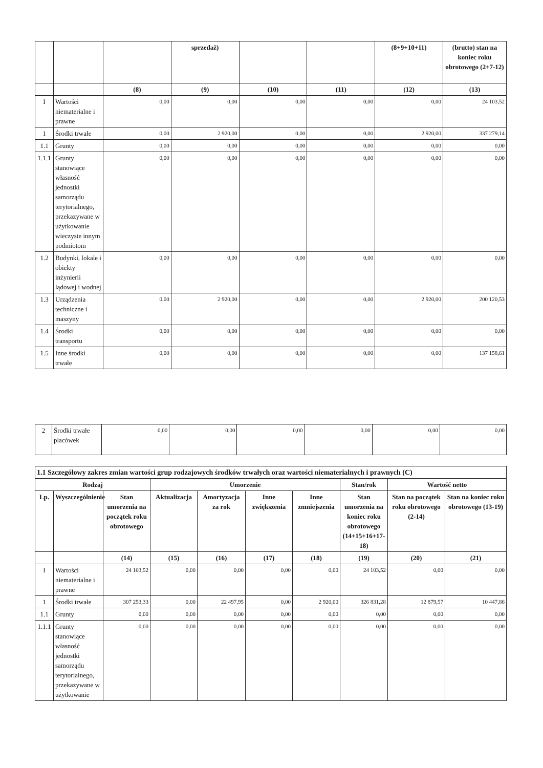| | | | sprzedaż) | | | (8+9+10+11) | (brutto) stan na koniec roku obrotowego (2+7-12) |
| --- | --- | --- | --- | --- | --- | --- | --- |
| | | (8) | (9) | (10) | (11) | (12) | (13) |
| I | Wartości niematerialne i prawne | 0,00 | 0,00 | 0,00 | 0,00 | 0,00 | 24 103,52 |
| 1 | Środki trwałe | 0,00 | 2 920,00 | 0,00 | 0,00 | 2 920,00 | 337 279,14 |
| 1.1 | Grunty | 0,00 | 0,00 | 0,00 | 0,00 | 0,00 | 0,00 |
| 1.1.1 | Grunty stanowiące własność jednostki samorządu terytorialnego, przekazywane w użytkowanie wieczyste innym podmiotom | 0,00 | 0,00 | 0,00 | 0,00 | 0,00 | 0,00 |
| 1.2 | Budynki, lokale i obiekty inżynierii lądowej i wodnej | 0,00 | 0,00 | 0,00 | 0,00 | 0,00 | 0,00 |
| 1.3 | Urządzenia techniczne i maszyny | 0,00 | 2 920,00 | 0,00 | 0,00 | 2 920,00 | 200 120,53 |
| 1.4 | Środki transportu | 0,00 | 0,00 | 0,00 | 0,00 | 0,00 | 0,00 |
| 1.5 | Inne środki trwałe | 0,00 | 0,00 | 0,00 | 0,00 | 0,00 | 137 158,61 |
| 2 | Środki trwałe placówek | 0,00 | 0,00 | 0,00 | 0,00 | 0,00 | 0,00 |
| 1.1 Szczegółowy zakres zmian wartości grup rodzajowych środków trwałych oraz wartości niematerialnych i prawnych (C) | | | | | | | | | |
| Rodzaj | | | Umorzenie | | | | Stan/rok | Wartość netto | |
| Lp. | Wyszczególnienie | Stan umorzenia na początek roku obrotowego | Aktualizacja | Amortyzacja za rok | Inne zwiększenia | Inne zmniejszenia | Stan umorzenia na koniec roku obrotowego (14+15+16+17-18) | Stan na początek roku obrotowego (2-14) | Stan na koniec roku obrotowego (13-19) |
| | | (14) | (15) | (16) | (17) | (18) | (19) | (20) | (21) |
| I | Wartości niematerialne i prawne | 24 103,52 | 0,00 | 0,00 | 0,00 | 0,00 | 24 103,52 | 0,00 | 0,00 |
| 1 | Środki trwałe | 307 253,33 | 0,00 | 22 497,95 | 0,00 | 2 920,00 | 326 831,28 | 12 879,57 | 10 447,86 |
| 1.1 | Grunty | 0,00 | 0,00 | 0,00 | 0,00 | 0,00 | 0,00 | 0,00 | 0,00 |
| 1.1.1 | Grunty stanowiące własność jednostki samorządu terytorialnego, przekazywane w użytkowanie | 0,00 | 0,00 | 0,00 | 0,00 | 0,00 | 0,00 | 0,00 | 0,00 |